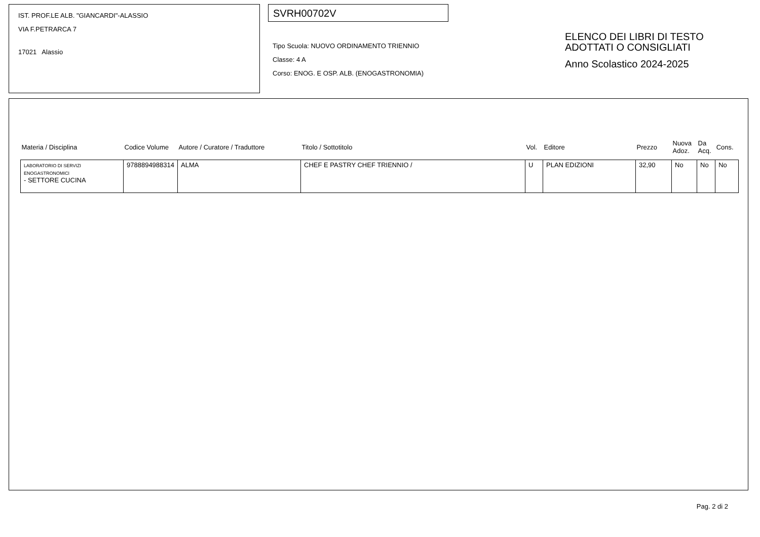IST. PROF.LE ALB. "GIANCARDI"-ALASSIO
VIA F.PETRARCA 7
17021 Alassio
SVRH00702V
Tipo Scuola: NUOVO ORDINAMENTO TRIENNIO
Classe: 4 A
Corso: ENOG. E OSP. ALB. (ENOGASTRONOMIA)
ELENCO DEI LIBRI DI TESTO
ADOTTATI O CONSIGLIATI
Anno Scolastico 2024-2025
| Materia / Disciplina | Codice Volume | Autore / Curatore / Traduttore | Titolo / Sottotitolo | Vol. | Editore | Prezzo | Nuova Adoz. | Da Acq. | Cons. |
| --- | --- | --- | --- | --- | --- | --- | --- | --- | --- |
| LABORATORIO DI SERVIZI ENOGASTRONOMICI - SETTORE CUCINA | 9788894988314 | ALMA | CHEF E PASTRY CHEF TRIENNIO / | U | PLAN EDIZIONI | 32,90 | No | No | No |
Pag. 2 di 2